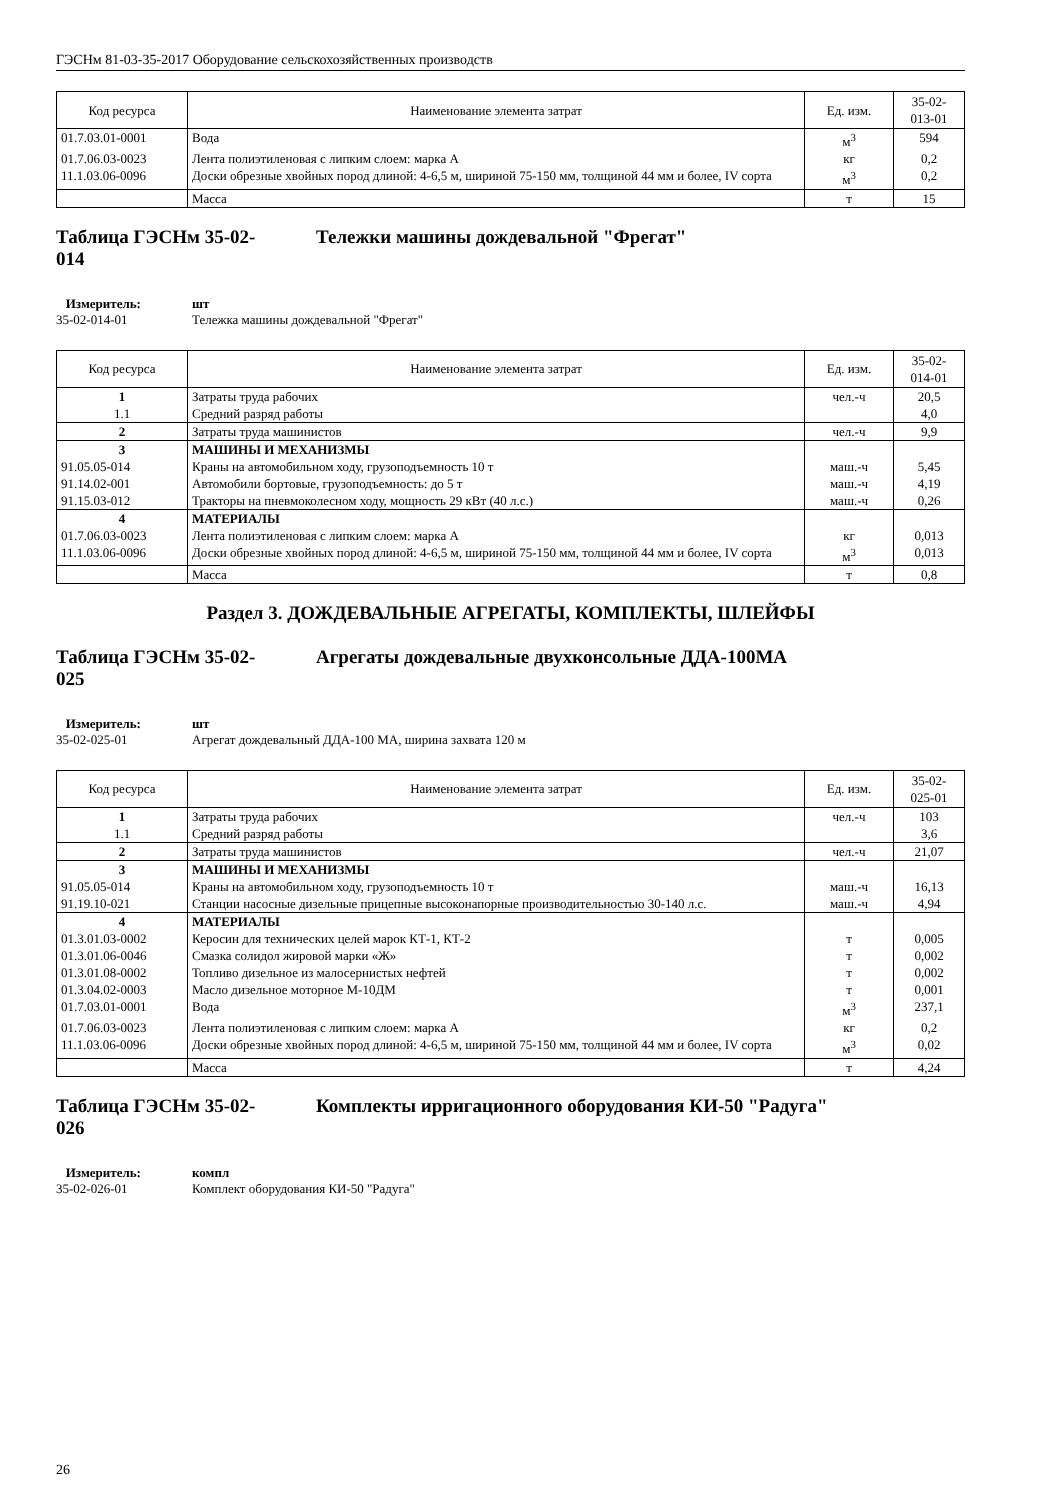ГЭСНм 81-03-35-2017 Оборудование сельскохозяйственных производств
| Код ресурса | Наименование элемента затрат | Ед. изм. | 35-02- 013-01 |
| --- | --- | --- | --- |
| 01.7.03.01-0001 | Вода | м<sup>3</sup> | 594 |
| 01.7.06.03-0023 | Лента полиэтиленовая с липким слоем: марка А | кг | 0,2 |
| 11.1.03.06-0096 | Доски обрезные хвойных пород длиной: 4-6,5 м, шириной 75-150 мм, толщиной 44 мм и более, IV сорта | м<sup>3</sup> | 0,2 |
| | Масса | т | 15 |
Таблица ГЭСНм 35-02-
014 Тележки машины дождевальной "Фрегат"
Измеритель: шт
35-02-014-01 Тележка машины дождевальной "Фрегат"
| Код ресурса | Наименование элемента затрат | Ед. изм. | 35-02- 014-01 |
| --- | --- | --- | --- |
| 1 | Затраты труда рабочих | чел.-ч | 20,5 |
| 1.1 | Средний разряд работы | | 4,0 |
| 2 | Затраты труда машинистов | чел.-ч | 9,9 |
| 3 | МАШИНЫ И МЕХАНИЗМЫ | | |
| 91.05.05-014 | Краны на автомобильном ходу, грузоподъемность 10 т | маш.-ч | 5,45 |
| 91.14.02-001 | Автомобили бортовые, грузоподъемность: до 5 т | маш.-ч | 4,19 |
| 91.15.03-012 | Тракторы на пневмоколесном ходу, мощность 29 кВт (40 л.с.) | маш.-ч | 0,26 |
| 4 | МАТЕРИАЛЫ | | |
| 01.7.06.03-0023 | Лента полиэтиленовая с липким слоем: марка А | кг | 0,013 |
| 11.1.03.06-0096 | Доски обрезные хвойных пород длиной: 4-6,5 м, шириной 75-150 мм, толщиной 44 мм и более, IV сорта | м<sup>3</sup> | 0,013 |
| | Масса | т | 0,8 |
Раздел 3. ДОЖДЕВАЛЬНЫЕ АГРЕГАТЫ, КОМПЛЕКТЫ, ШЛЕЙФЫ
Таблица ГЭСНм 35-02-
025 Агрегаты дождевальные двухконсольные ДДА-100МА
Измеритель: шт
35-02-025-01 Агрегат дождевальный ДДА-100 МА, ширина захвата 120 м
| Код ресурса | Наименование элемента затрат | Ед. изм. | 35-02- 025-01 |
| --- | --- | --- | --- |
| 1 | Затраты труда рабочих | чел.-ч | 103 |
| 1.1 | Средний разряд работы | | 3,6 |
| 2 | Затраты труда машинистов | чел.-ч | 21,07 |
| 3 | МАШИНЫ И МЕХАНИЗМЫ | | |
| 91.05.05-014 | Краны на автомобильном ходу, грузоподъемность 10 т | маш.-ч | 16,13 |
| 91.19.10-021 | Станции насосные дизельные прицепные высоконапорные производительностью 30-140 л.с. | маш.-ч | 4,94 |
| 4 | МАТЕРИАЛЫ | | |
| 01.3.01.03-0002 | Керосин для технических целей марок КТ-1, КТ-2 | т | 0,005 |
| 01.3.01.06-0046 | Смазка солидол жировой марки «Ж» | т | 0,002 |
| 01.3.01.08-0002 | Топливо дизельное из малосернистых нефтей | т | 0,002 |
| 01.3.04.02-0003 | Масло дизельное моторное М-10ДМ | т | 0,001 |
| 01.7.03.01-0001 | Вода | м<sup>3</sup> | 237,1 |
| 01.7.06.03-0023 | Лента полиэтиленовая с липким слоем: марка А | кг | 0,2 |
| 11.1.03.06-0096 | Доски обрезные хвойных пород длиной: 4-6,5 м, шириной 75-150 мм, толщиной 44 мм и более, IV сорта | м<sup>3</sup> | 0,02 |
| | Масса | т | 4,24 |
Таблица ГЭСНм 35-02-
026 Комплекты ирригационного оборудования КИ-50 "Радуга"
Измеритель: компл
35-02-026-01 Комплект оборудования КИ-50 "Радуга"
26